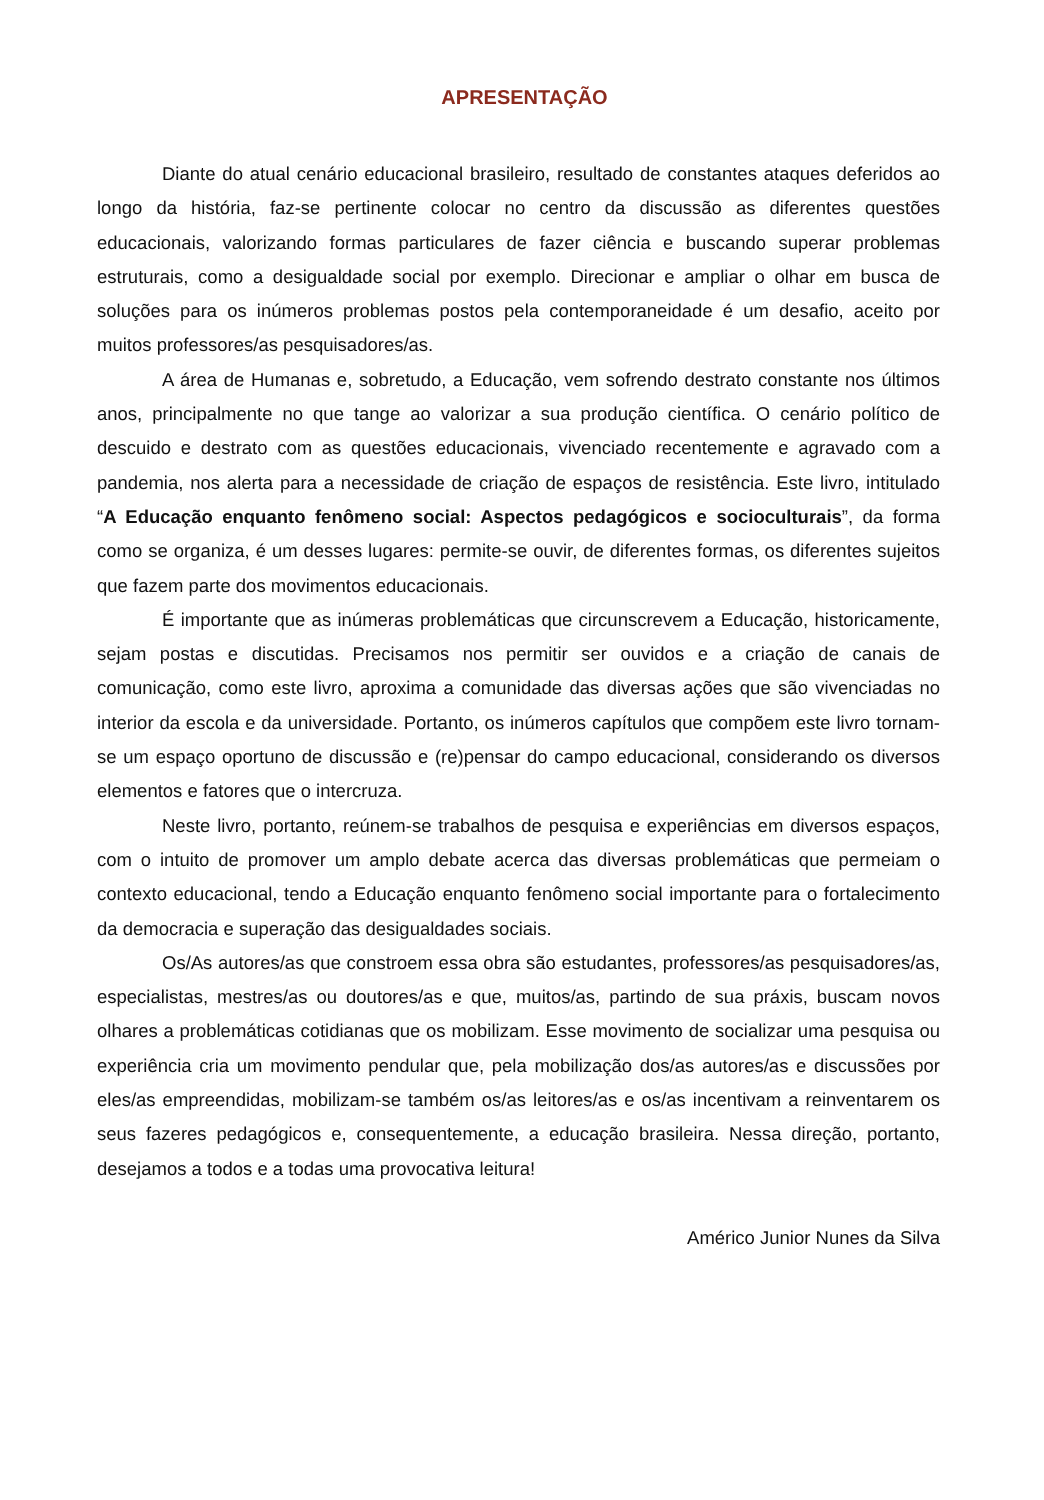APRESENTAÇÃO
Diante do atual cenário educacional brasileiro, resultado de constantes ataques deferidos ao longo da história, faz-se pertinente colocar no centro da discussão as diferentes questões educacionais, valorizando formas particulares de fazer ciência e buscando superar problemas estruturais, como a desigualdade social por exemplo. Direcionar e ampliar o olhar em busca de soluções para os inúmeros problemas postos pela contemporaneidade é um desafio, aceito por muitos professores/as pesquisadores/as.
A área de Humanas e, sobretudo, a Educação, vem sofrendo destrato constante nos últimos anos, principalmente no que tange ao valorizar a sua produção científica. O cenário político de descuido e destrato com as questões educacionais, vivenciado recentemente e agravado com a pandemia, nos alerta para a necessidade de criação de espaços de resistência. Este livro, intitulado “A Educação enquanto fenômeno social: Aspectos pedagógicos e socioculturais”, da forma como se organiza, é um desses lugares: permite-se ouvir, de diferentes formas, os diferentes sujeitos que fazem parte dos movimentos educacionais.
É importante que as inúmeras problemáticas que circunscrevem a Educação, historicamente, sejam postas e discutidas. Precisamos nos permitir ser ouvidos e a criação de canais de comunicação, como este livro, aproxima a comunidade das diversas ações que são vivenciadas no interior da escola e da universidade. Portanto, os inúmeros capítulos que compõem este livro tornam-se um espaço oportuno de discussão e (re)pensar do campo educacional, considerando os diversos elementos e fatores que o intercruza.
Neste livro, portanto, reúnem-se trabalhos de pesquisa e experiências em diversos espaços, com o intuito de promover um amplo debate acerca das diversas problemáticas que permeiam o contexto educacional, tendo a Educação enquanto fenômeno social importante para o fortalecimento da democracia e superação das desigualdades sociais.
Os/As autores/as que constroem essa obra são estudantes, professores/as pesquisadores/as, especialistas, mestres/as ou doutores/as e que, muitos/as, partindo de sua práxis, buscam novos olhares a problemáticas cotidianas que os mobilizam. Esse movimento de socializar uma pesquisa ou experiência cria um movimento pendular que, pela mobilização dos/as autores/as e discussões por eles/as empreendidas, mobilizam-se também os/as leitores/as e os/as incentivam a reinventarem os seus fazeres pedagógicos e, consequentemente, a educação brasileira. Nessa direção, portanto, desejamos a todos e a todas uma provocativa leitura!
Américo Junior Nunes da Silva